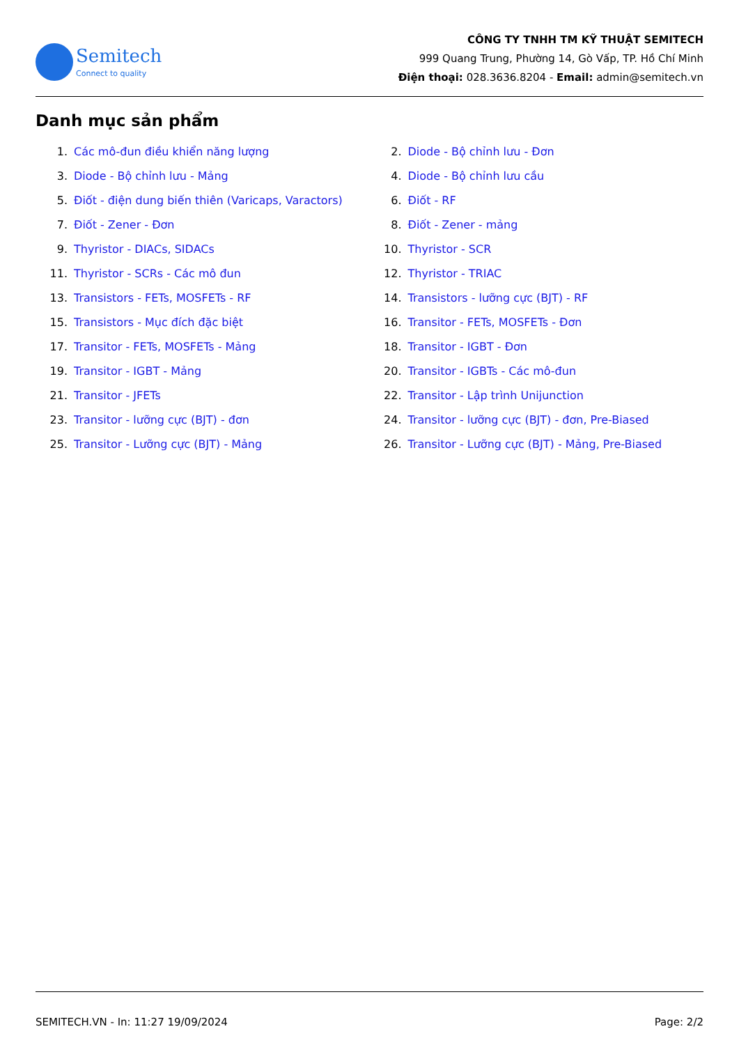Semitech
Connect to quality
CÔNG TY TNHH TM KỸ THUẬT SEMITECH
999 Quang Trung, Phường 14, Gò Vấp, TP. Hồ Chí Minh
Điện thoại: 028.3636.8204 - Email: admin@semitech.vn
Danh mục sản phẩm
1. Các mô-đun điều khiển năng lượng
2. Diode - Bộ chỉnh lưu - Đơn
3. Diode - Bộ chỉnh lưu - Mảng
4. Diode - Bộ chỉnh lưu cầu
5. Điốt - điện dung biến thiên (Varicaps, Varactors)
6. Điốt - RF
7. Điốt - Zener - Đơn
8. Điốt - Zener - mảng
9. Thyristor - DIACs, SIDACs
10. Thyristor - SCR
11. Thyristor - SCRs - Các mô đun
12. Thyristor - TRIAC
13. Transistors - FETs, MOSFETs - RF
14. Transistors - lưỡng cực (BJT) - RF
15. Transistors - Mục đích đặc biệt
16. Transitor - FETs, MOSFETs - Đơn
17. Transitor - FETs, MOSFETs - Mảng
18. Transitor - IGBT - Đơn
19. Transitor - IGBT - Mảng
20. Transitor - IGBTs - Các mô-đun
21. Transitor - JFETs
22. Transitor - Lập trình Unijunction
23. Transitor - lưỡng cực (BJT) - đơn
24. Transitor - lưỡng cực (BJT) - đơn, Pre-Biased
25. Transitor - Lưỡng cực (BJT) - Mảng
26. Transitor - Lưỡng cực (BJT) - Mảng, Pre-Biased
SEMITECH.VN - In: 11:27 19/09/2024 Page: 2/2